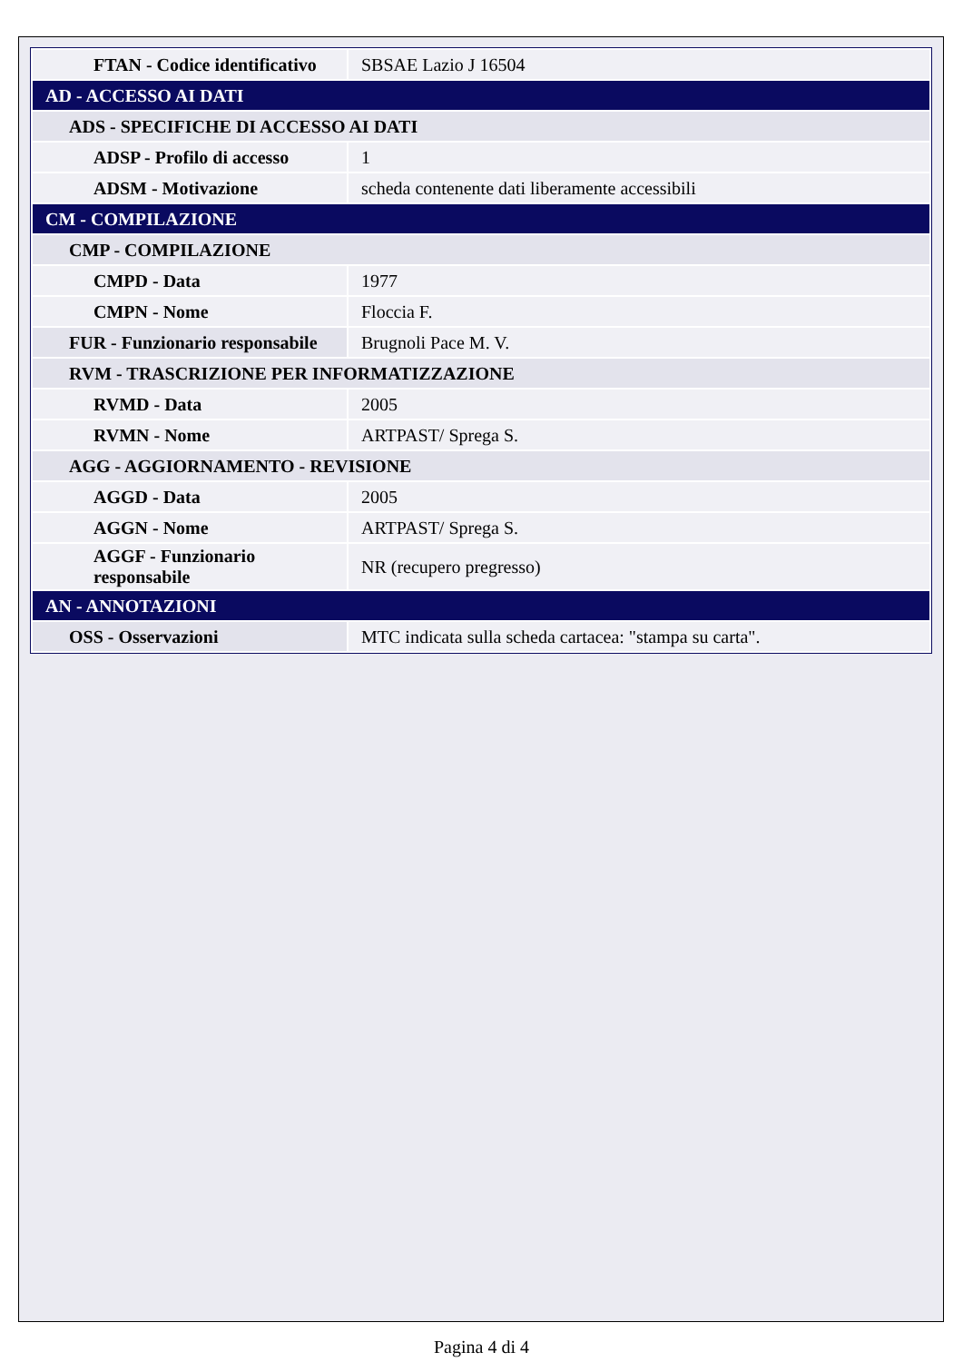| FTAN - Codice identificativo | SBSAE Lazio J 16504 |
| AD - ACCESSO AI DATI | |
| ADS - SPECIFICHE DI ACCESSO AI DATI | |
| ADSP - Profilo di accesso | 1 |
| ADSM - Motivazione | scheda contenente dati liberamente accessibili |
| CM - COMPILAZIONE | |
| CMP - COMPILAZIONE | |
| CMPD - Data | 1977 |
| CMPN - Nome | Floccia F. |
| FUR - Funzionario responsabile | Brugnoli Pace M. V. |
| RVM - TRASCRIZIONE PER INFORMATIZZAZIONE | |
| RVMD - Data | 2005 |
| RVMN - Nome | ARTPAST/ Sprega S. |
| AGG - AGGIORNAMENTO - REVISIONE | |
| AGGD - Data | 2005 |
| AGGN - Nome | ARTPAST/ Sprega S. |
| AGGF - Funzionario responsabile | NR (recupero pregresso) |
| AN - ANNOTAZIONI | |
| OSS - Osservazioni | MTC indicata sulla scheda cartacea: "stampa su carta". |
Pagina 4 di 4